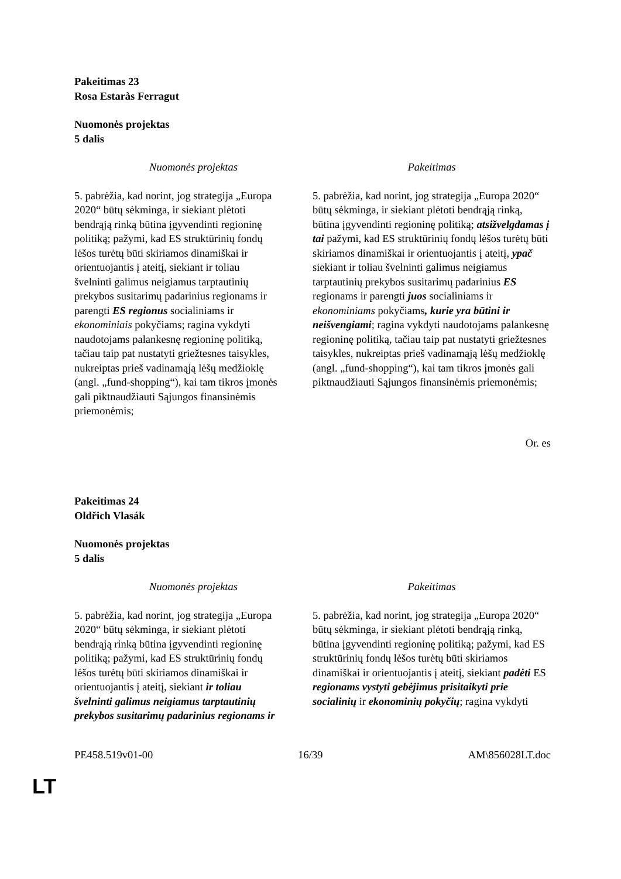Pakeitimas 23
Rosa Estaràs Ferragut
Nuomonės projektas
5 dalis
| Nuomonės projektas | Pakeitimas |
| --- | --- |
| 5. pabrėžia, kad norint, jog strategija „Europa 2020“ būtų sėkminga, ir siekiant plėtoti bendrąją rinką būtina įgyvendinti regioninę politiką; pažymi, kad ES struktūrinių fondų lėšos turėtų būti skiriamos dinamiškai ir orientuojantis į ateitį, siekiant ir toliau švelninti galimus neigiamus tarptautinių prekybos susitarimų padarinius regionams ir parengti ES regionus socialiniams ir ekonominiais pokyčiams; ragina vykdyti naudotojams palankesnę regioninę politiką, tačiau taip pat nustatyti griežtesnes taisykles, nukreiptas prieš vadinamąją lėšų medžioklę (angl. „fund-shopping“), kai tam tikros įmonės gali piktnaudžiauti Sąjungos finansinėmis priemonėmis; | 5. pabrėžia, kad norint, jog strategija „Europa 2020“ būtų sėkminga, ir siekiant plėtoti bendrąją rinką, būtina įgyvendinti regioninę politiką; atsižvelgdamas į tai pažymi, kad ES struktūrinių fondų lėšos turėtų būti skiriamos dinamiškai ir orientuojantis į ateitį, ypač siekiant ir toliau švelninti galimus neigiamus tarptautinių prekybos susitarimų padarinius ES regionams ir parengti juos socialiniams ir ekonominiams pokyčiams , kurie yra būtini ir neišvengiami ; ragina vykdyti naudotojams palankesnę regioninę politiką, tačiau taip pat nustatyti griežtesnes taisykles, nukreiptas prieš vadinamąją lėšų medžioklę (angl. „fund-shopping“), kai tam tikros įmonės gali piktnaudžiauti Sąjungos finansinėmis priemonėmis; |
Or. es
Pakeitimas 24
Oldřich Vlasák
Nuomonės projektas
5 dalis
| Nuomonės projektas | Pakeitimas |
| --- | --- |
| 5. pabrėžia, kad norint, jog strategija „Europa 2020“ būtų sėkminga, ir siekiant plėtoti bendrąją rinką būtina įgyvendinti regioninę politiką; pažymi, kad ES struktūrinių fondų lėšos turėtų būti skiriamos dinamiškai ir orientuojantis į ateitį, siekiant ir toliau švelninti galimus neigiamus tarptautinių prekybos susitarimų padarinius regionams ir | 5. pabrėžia, kad norint, jog strategija „Europa 2020“ būtų sėkminga, ir siekiant plėtoti bendrąją rinką, būtina įgyvendinti regioninę politiką; pažymi, kad ES struktūrinių fondų lėšos turėtų būti skiriamos dinamiškai ir orientuojantis į ateitį, siekiant padėti ES regionams vystyti gebėjimus prisitaikyti prie socialinių ir ekonominių pokyčių ; ragina vykdyti |
PE458.519v01-00 16/39 AM\856028LT.doc
LT